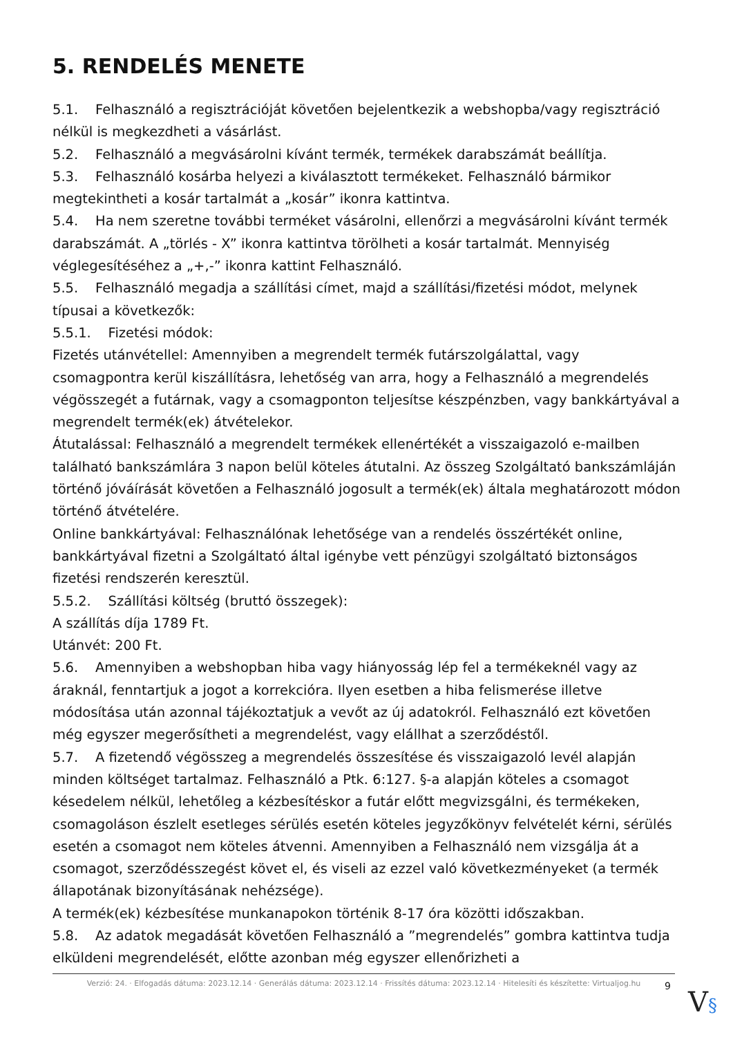5. RENDELÉS MENETE
5.1. Felhasználó a regisztrációját követően bejelentkezik a webshopba/vagy regisztráció nélkül is megkezdheti a vásárlást.
5.2. Felhasználó a megvásárolni kívánt termék, termékek darabszámát beállítja.
5.3. Felhasználó kosárba helyezi a kiválasztott termékeket. Felhasználó bármikor megtekintheti a kosár tartalmát a „kosár” ikonra kattintva.
5.4. Ha nem szeretne további terméket vásárolni, ellenőrzi a megvásárolni kívánt termék darabszámát. A „törlés - X” ikonra kattintva törölheti a kosár tartalmát. Mennyiség véglegesítéséhez a „+,-” ikonra kattint Felhasználó.
5.5. Felhasználó megadja a szállítási címet, majd a szállítási/fizetési módot, melynek típusai a következők:
5.5.1. Fizetési módok:
Fizetés utánvétellel: Amennyiben a megrendelt termék futárszolgálattal, vagy csomagpontra kerül kiszállításra, lehetőség van arra, hogy a Felhasználó a megrendelés végösszegét a futárnak, vagy a csomagponton teljesítse készpénzben, vagy bankkártyával a megrendelt termék(ek) átvételekor.
Átutalással: Felhasználó a megrendelt termékek ellenértékét a visszaigazoló e-mailben található bankszámlára 3 napon belül köteles átutalni. Az összeg Szolgáltató bankszámláján történő jóváírását követően a Felhasználó jogosult a termék(ek) általa meghatározott módon történő átvételére.
Online bankkártyával: Felhasználónak lehetősége van a rendelés összértékét online, bankkártyával fizetni a Szolgáltató által igénybe vett pénzügyi szolgáltató biztonságos fizetési rendszerén keresztül.
5.5.2. Szállítási költség (bruttó összegek):
A szállítás díja 1789 Ft.
Utánvét: 200 Ft.
5.6. Amennyiben a webshopban hiba vagy hiányosság lép fel a termékeknél vagy az áraknál, fenntartjuk a jogot a korrekcióra. Ilyen esetben a hiba felismerése illetve módosítása után azonnal tájékoztatjuk a vevőt az új adatokról. Felhasználó ezt követően még egyszer megerősítheti a megrendelést, vagy elállhat a szerződéstől.
5.7. A fizetendő végösszeg a megrendelés összesítése és visszaigazoló levél alapján minden költséget tartalmaz. Felhasználó a Ptk. 6:127. §-a alapján köteles a csomagot késedelem nélkül, lehetőleg a kézbesítéskor a futár előtt megvizsgálni, és termékeken, csomagoláson észlelt esetleges sérülés esetén köteles jegyzőkönyv felvételét kérni, sérülés esetén a csomagot nem köteles átvenni. Amennyiben a Felhasználó nem vizsgálja át a csomagot, szerződésszegést követ el, és viseli az ezzel való következményeket (a termék állapotának bizonyításának nehézsége).
A termék(ek) kézbesítése munkanapokon történik 8-17 óra közötti időszakban.
5.8. Az adatok megadását követően Felhasználó a ”megrendelés” gombra kattintva tudja elküldeni megrendelését, előtte azonban még egyszer ellenőrizheti a
Verzió: 24. · Elfogadás dátuma: 2023.12.14 · Generálás dátuma: 2023.12.14 · Frissítés dátuma: 2023.12.14 · Hitelesíti és készítette: Virtualjog.hu
9 V§